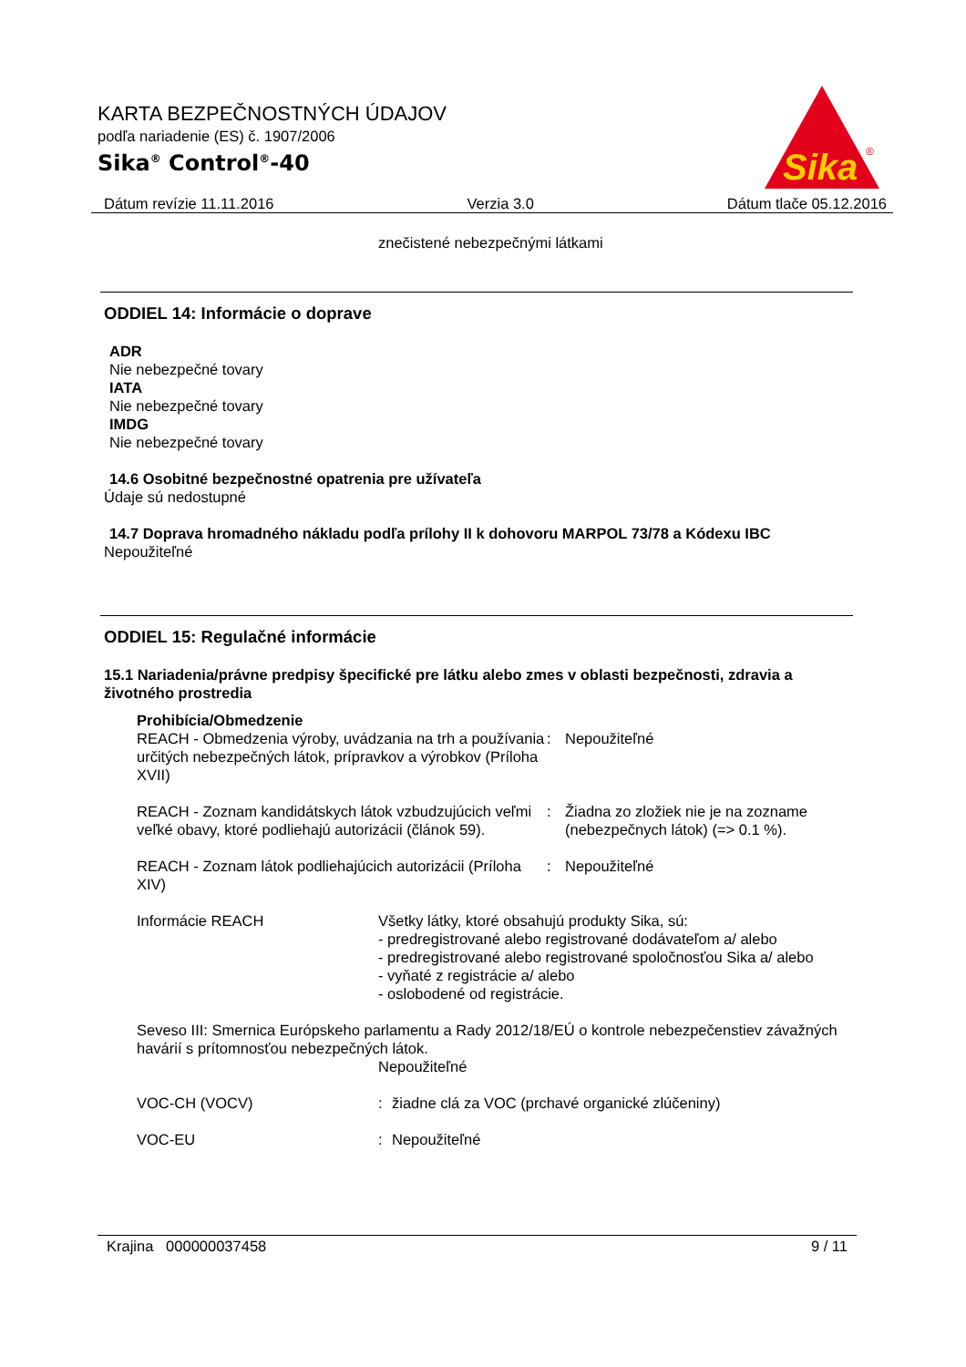KARTA BEZPEČNOSTNÝCH ÚDAJOV
podľa nariadenie (ES) č. 1907/2006
Sika<sup>®</sup> Control<sup>®</sup>-40
Sika
®
Dátum revízie 11.11.2016 Verzia 3.0 Dátum tlače 05.12.2016
znečistené nebezpečnými látkami
ODDIEL 14: Informácie o doprave
ADR
Nie nebezpečné tovary
IATA
Nie nebezpečné tovary
IMDG
Nie nebezpečné tovary
14.6 Osobitné bezpečnostné opatrenia pre užívateľa
Údaje sú nedostupné
14.7 Doprava hromadného nákladu podľa prílohy II k dohovoru MARPOL 73/78 a Kódexu IBC
Nepoužiteľné
ODDIEL 15: Regulačné informácie
15.1 Nariadenia/právne predpisy špecifické pre látku alebo zmes v oblasti bezpečnosti, zdravia a životného prostredia
Prohibícia/Obmedzenie
REACH - Obmedzenia výroby, uvádzania na trh a používania určitých nebezpečných látok, prípravkov a výrobkov (Príloha XVII)
: Nepoužiteľné
REACH - Zoznam kandidátskych látok vzbudzujúcich veľmi veľké obavy, ktoré podliehajú autorizácii (článok 59).
: Žiadna zo zložiek nie je na zozname (nebezpečnych látok) (=> 0.1 %).
REACH - Zoznam látok podliehajúcich autorizácii (Príloha XIV)
: Nepoužiteľné
Informácie REACH Všetky látky, ktoré obsahujú produkty Sika, sú:
- predregistrované alebo registrované dodávateľom a/ alebo
- predregistrované alebo registrované spoločnosťou Sika a/ alebo
- vyňaté z registrácie a/ alebo
- oslobodené od registrácie.
Seveso III: Smernica Európskeho parlamentu a Rady 2012/18/EÚ o kontrole nebezpečenstiev závažných havárií s prítomnosťou nebezpečných látok.
Nepoužiteľné
VOC-CH (VOCV) : žiadne clá za VOC (prchavé organické zlúčeniny)
VOC-EU : Nepoužiteľné
Krajina 000000037458 9 / 11